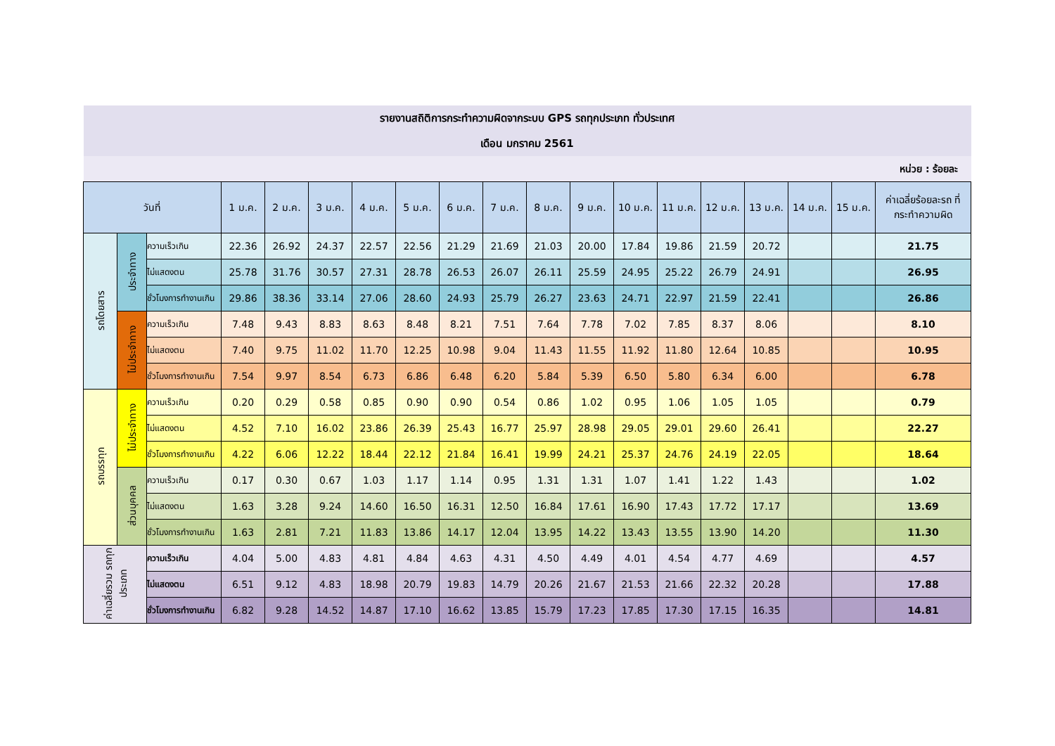| รายงานสถิติการกระทำความผิดจากระบบ GPS รถทุกประเภท ทั่วประเทศ | | | | | | | | | | | | | | | | | | |
| เดือน มกราคม 2561 | | | | | | | | | | | | | | | | | | |
| หน่วย : ร้อยละ | | | | | | | | | | | | | | | | | | |
| วันที่ | | | 1 ม.ค. | 2 ม.ค. | 3 ม.ค. | 4 ม.ค. | 5 ม.ค. | 6 ม.ค. | 7 ม.ค. | 8 ม.ค. | 9 ม.ค. | 10 ม.ค. | 11 ม.ค. | 12 ม.ค. | 13 ม.ค. | 14 ม.ค. | 15 ม.ค. | ค่าเฉลี่ยร้อยละรถ ที่กระทำความผิด |
| รถโดยสาร | ประจำทาง | ความเร็วเกิน | 22.36 | 26.92 | 24.37 | 22.57 | 22.56 | 21.29 | 21.69 | 21.03 | 20.00 | 17.84 | 19.86 | 21.59 | 20.72 | | | 21.75 |
| | | ไม่แสดงตน | 25.78 | 31.76 | 30.57 | 27.31 | 28.78 | 26.53 | 26.07 | 26.11 | 25.59 | 24.95 | 25.22 | 26.79 | 24.91 | | | 26.95 |
| | | ชั่วโมงการทำงานเกิน | 29.86 | 38.36 | 33.14 | 27.06 | 28.60 | 24.93 | 25.79 | 26.27 | 23.63 | 24.71 | 22.97 | 21.59 | 22.41 | | | 26.86 |
| | ไม่ประจำทาง | ความเร็วเกิน | 7.48 | 9.43 | 8.83 | 8.63 | 8.48 | 8.21 | 7.51 | 7.64 | 7.78 | 7.02 | 7.85 | 8.37 | 8.06 | | | 8.10 |
| | | ไม่แสดงตน | 7.40 | 9.75 | 11.02 | 11.70 | 12.25 | 10.98 | 9.04 | 11.43 | 11.55 | 11.92 | 11.80 | 12.64 | 10.85 | | | 10.95 |
| | | ชั่วโมงการทำงานเกิน | 7.54 | 9.97 | 8.54 | 6.73 | 6.86 | 6.48 | 6.20 | 5.84 | 5.39 | 6.50 | 5.80 | 6.34 | 6.00 | | | 6.78 |
| รถบรรทุก | ไม่ประจำทาง | ความเร็วเกิน | 0.20 | 0.29 | 0.58 | 0.85 | 0.90 | 0.90 | 0.54 | 0.86 | 1.02 | 0.95 | 1.06 | 1.05 | 1.05 | | | 0.79 |
| | | ไม่แสดงตน | 4.52 | 7.10 | 16.02 | 23.86 | 26.39 | 25.43 | 16.77 | 25.97 | 28.98 | 29.05 | 29.01 | 29.60 | 26.41 | | | 22.27 |
| | | ชั่วโมงการทำงานเกิน | 4.22 | 6.06 | 12.22 | 18.44 | 22.12 | 21.84 | 16.41 | 19.99 | 24.21 | 25.37 | 24.76 | 24.19 | 22.05 | | | 18.64 |
| | ส่วนบุคคล | ความเร็วเกิน | 0.17 | 0.30 | 0.67 | 1.03 | 1.17 | 1.14 | 0.95 | 1.31 | 1.31 | 1.07 | 1.41 | 1.22 | 1.43 | | | 1.02 |
| | | ไม่แสดงตน | 1.63 | 3.28 | 9.24 | 14.60 | 16.50 | 16.31 | 12.50 | 16.84 | 17.61 | 16.90 | 17.43 | 17.72 | 17.17 | | | 13.69 |
| | | ชั่วโมงการทำงานเกิน | 1.63 | 2.81 | 7.21 | 11.83 | 13.86 | 14.17 | 12.04 | 13.95 | 14.22 | 13.43 | 13.55 | 13.90 | 14.20 | | | 11.30 |
| ค่าเฉลี่ยรวม รถทุกประเภท | | ความเร็วเกิน | 4.04 | 5.00 | 4.83 | 4.81 | 4.84 | 4.63 | 4.31 | 4.50 | 4.49 | 4.01 | 4.54 | 4.77 | 4.69 | | | 4.57 |
| | | ไม่แสดงตน | 6.51 | 9.12 | 4.83 | 18.98 | 20.79 | 19.83 | 14.79 | 20.26 | 21.67 | 21.53 | 21.66 | 22.32 | 20.28 | | | 17.88 |
| | | ชั่วโมงการทำงานเกิน | 6.82 | 9.28 | 14.52 | 14.87 | 17.10 | 16.62 | 13.85 | 15.79 | 17.23 | 17.85 | 17.30 | 17.15 | 16.35 | | | 14.81 |